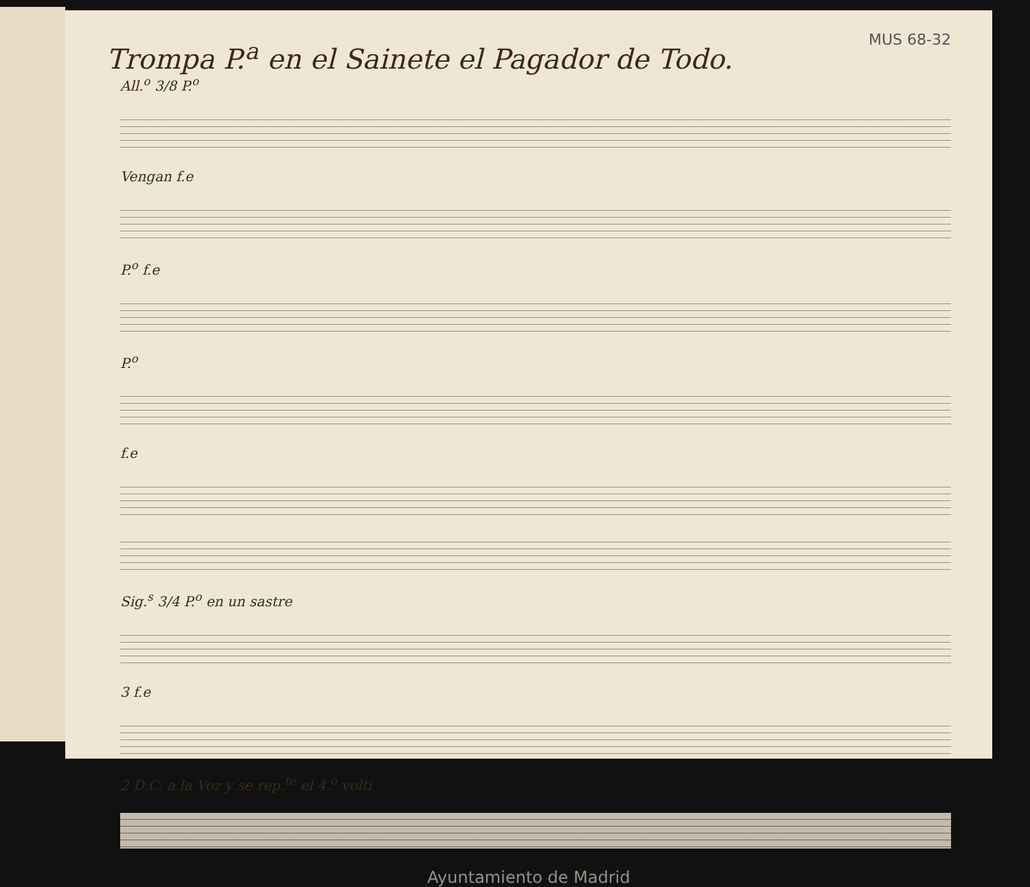Trompa P.<sup>a</sup> en el Sainete el Pagador de Todo.
MUS 68-32
All.<sup>o</sup> 3/8 P.<sup>o</sup>
Vengan f.e
P.<sup>o</sup> f.e
P.<sup>o</sup>
f.e
Sig.<sup>s</sup> 3/4 P.<sup>o</sup> en un sastre
3 f.e
2 D.C. a la Voz y se rep.<sup>te</sup> el 4.<sup>o</sup> volti
Ayuntamiento de Madrid